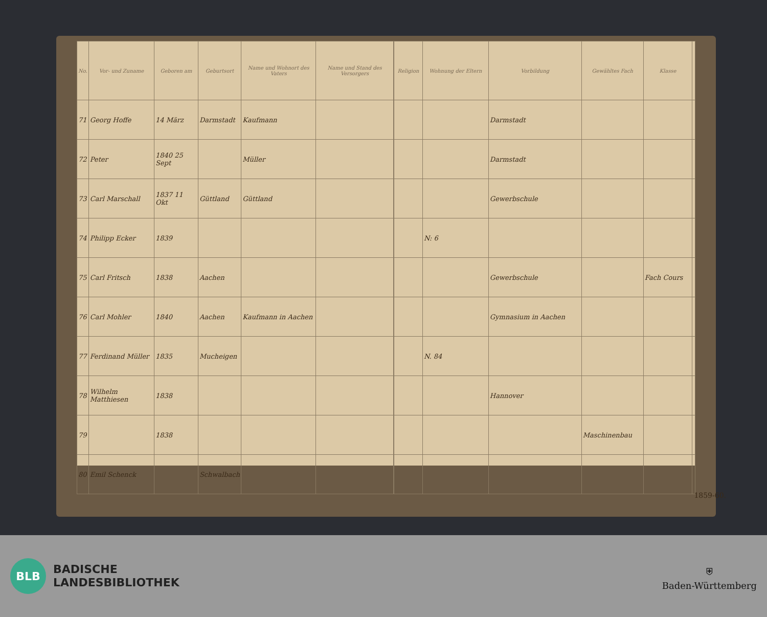| No. | Vor- und Zuname | Geboren am | Geburtsort | Name und Wohnort des Vaters | Name und Stand des Versorgers |
| --- | --- | --- | --- | --- | --- |
| 71 | Georg Hoffe | 14 März | Darmstadt | Kaufmann | |
| 72 | Peter | 1840 25 Sept | | Müller | |
| 73 | Carl Marschall | 1837 11 Okt | Güttland | Güttland | |
| 74 | Philipp Ecker | 1839 | | | |
| 75 | Carl Fritsch | 1838 | Aachen | | |
| 76 | Carl Mohler | 1840 | Aachen | Kaufmann in Aachen | |
| 77 | Ferdinand Müller | 1835 | Mucheigen | | |
| 78 | Wilhelm Matthiesen | 1838 | | | |
| 79 | | 1838 | | | |
| 80 | Emil Schenck | | Schwalbach | | |
| Religion | Wohnung der Eltern | Vorbildung | Gewähltes Fach | Klasse | |
| --- | --- | --- | --- | --- | --- |
| | | Darmstadt | | | |
| | | Darmstadt | | | |
| | | Gewerbschule | | | |
| | N: 6 | | | | |
| | | Gewerbschule | | Fach Cours | |
| | | Gymnasium in Aachen | | | |
| | N. 84 | | | | |
| | | Hannover | | | |
| | | | Maschinenbau | | |
1859-60.
BLB
BADISCHE
LANDESBIBLIOTHEK
⛨
Baden-Württemberg